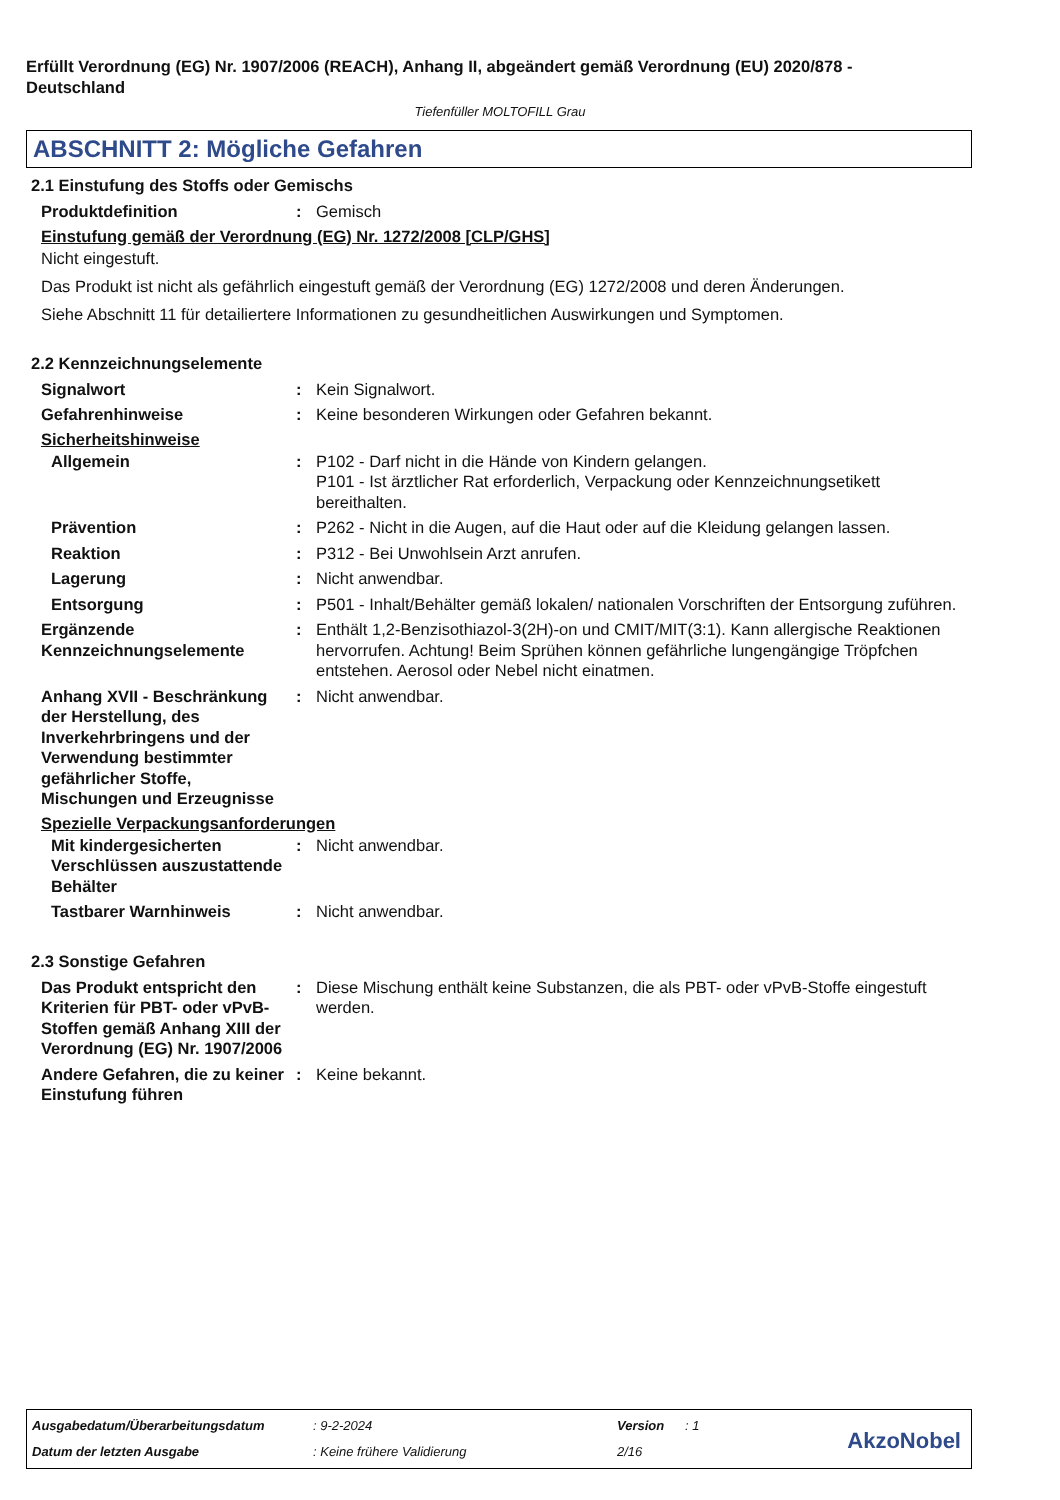Erfüllt Verordnung (EG) Nr. 1907/2006 (REACH), Anhang II, abgeändert gemäß Verordnung (EU) 2020/878 - Deutschland
Tiefenfüller MOLTOFILL Grau
ABSCHNITT 2: Mögliche Gefahren
2.1 Einstufung des Stoffs oder Gemischs
Produktdefinition : Gemisch
Einstufung gemäß der Verordnung (EG) Nr. 1272/2008 [CLP/GHS]
Nicht eingestuft.
Das Produkt ist nicht als gefährlich eingestuft gemäß der Verordnung (EG) 1272/2008 und deren Änderungen.
Siehe Abschnitt 11 für detailiertere Informationen zu gesundheitlichen Auswirkungen und Symptomen.
2.2 Kennzeichnungselemente
Signalwort : Kein Signalwort.
Gefahrenhinweise : Keine besonderen Wirkungen oder Gefahren bekannt.
Sicherheitshinweise
Allgemein : P102 - Darf nicht in die Hände von Kindern gelangen.
P101 - Ist ärztlicher Rat erforderlich, Verpackung oder Kennzeichnungsetikett bereithalten.
Prävention : P262 - Nicht in die Augen, auf die Haut oder auf die Kleidung gelangen lassen.
Reaktion : P312 - Bei Unwohlsein Arzt anrufen.
Lagerung : Nicht anwendbar.
Entsorgung : P501 - Inhalt/Behälter gemäß lokalen/ nationalen Vorschriften der Entsorgung zuführen.
Ergänzende Kennzeichnungselemente
: Enthält 1,2-Benzisothiazol-3(2H)-on und CMIT/MIT(3:1). Kann allergische Reaktionen hervorrufen. Achtung! Beim Sprühen können gefährliche lungengängige Tröpfchen entstehen. Aerosol oder Nebel nicht einatmen.
Anhang XVII - Beschränkung der Herstellung, des Inverkehrbringens und der Verwendung bestimmter gefährlicher Stoffe, Mischungen und Erzeugnisse
: Nicht anwendbar.
Spezielle Verpackungsanforderungen
Mit kindergesicherten Verschlüssen auszustattende Behälter
: Nicht anwendbar.
Tastbarer Warnhinweis : Nicht anwendbar.
2.3 Sonstige Gefahren
Das Produkt entspricht den Kriterien für PBT- oder vPvB-Stoffen gemäß Anhang XIII der Verordnung (EG) Nr. 1907/2006
: Diese Mischung enthält keine Substanzen, die als PBT- oder vPvB-Stoffe eingestuft werden.
Andere Gefahren, die zu keiner Einstufung führen
: Keine bekannt.
Ausgabedatum/Überarbeitungsdatum
: 9-2-2024 Version : 1
Datum der letzten Ausgabe : Keine frühere Validierung 2/16 AkzoNobel